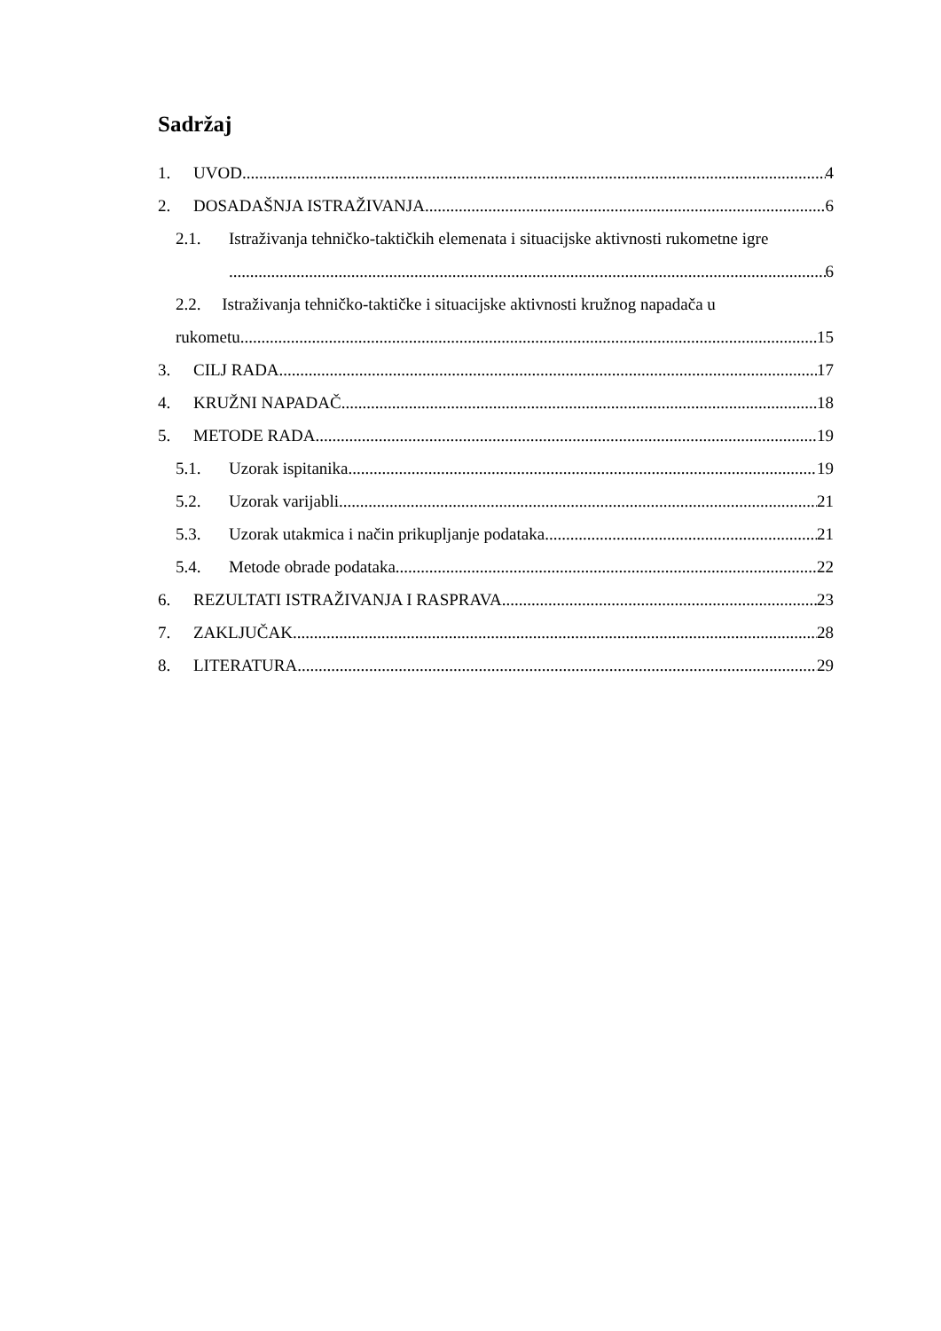Sadržaj
1. UVOD 4
2. DOSADAŠNJA ISTRAŽIVANJA 6
2.1. Istraživanja tehničko-taktičkih elemenata i situacijske aktivnosti rukometne igre
6
2.2. Istraživanja tehničko-taktičke i situacijske aktivnosti kružnog napadača u
rukometu 15
3. CILJ RADA 17
4. KRUŽNI NAPADAČ 18
5. METODE RADA 19
5.1. Uzorak ispitanika 19
5.2. Uzorak varijabli 21
5.3. Uzorak utakmica i način prikupljanje podataka 21
5.4. Metode obrade podataka 22
6. REZULTATI ISTRAŽIVANJA I RASPRAVA 23
7. ZAKLJUČAK 28
8. LITERATURA 29